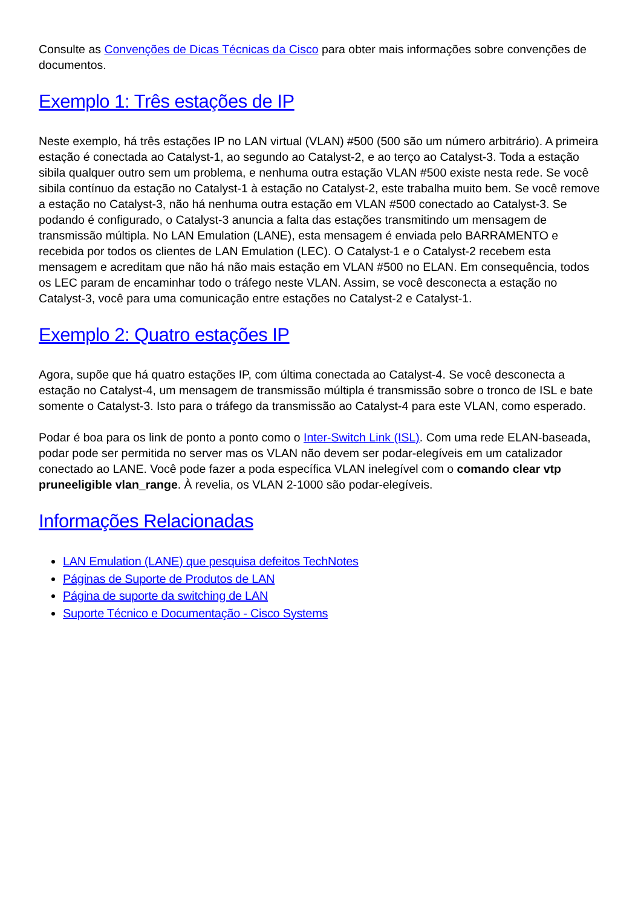Consulte as Convenções de Dicas Técnicas da Cisco para obter mais informações sobre convenções de documentos.
Exemplo 1: Três estações de IP
Neste exemplo, há três estações IP no LAN virtual (VLAN) #500 (500 são um número arbitrário). A primeira estação é conectada ao Catalyst-1, ao segundo ao Catalyst-2, e ao terço ao Catalyst-3. Toda a estação sibila qualquer outro sem um problema, e nenhuma outra estação VLAN #500 existe nesta rede. Se você sibila contínuo da estação no Catalyst-1 à estação no Catalyst-2, este trabalha muito bem. Se você remove a estação no Catalyst-3, não há nenhuma outra estação em VLAN #500 conectado ao Catalyst-3. Se podando é configurado, o Catalyst-3 anuncia a falta das estações transmitindo um mensagem de transmissão múltipla. No LAN Emulation (LANE), esta mensagem é enviada pelo BARRAMENTO e recebida por todos os clientes de LAN Emulation (LEC). O Catalyst-1 e o Catalyst-2 recebem esta mensagem e acreditam que não há não mais estação em VLAN #500 no ELAN. Em consequência, todos os LEC param de encaminhar todo o tráfego neste VLAN. Assim, se você desconecta a estação no Catalyst-3, você para uma comunicação entre estações no Catalyst-2 e Catalyst-1.
Exemplo 2: Quatro estações IP
Agora, supõe que há quatro estações IP, com última conectada ao Catalyst-4. Se você desconecta a estação no Catalyst-4, um mensagem de transmissão múltipla é transmissão sobre o tronco de ISL e bate somente o Catalyst-3. Isto para o tráfego da transmissão ao Catalyst-4 para este VLAN, como esperado.
Podar é boa para os link de ponto a ponto como o Inter-Switch Link (ISL). Com uma rede ELAN-baseada, podar pode ser permitida no server mas os VLAN não devem ser podar-elegíveis em um catalizador conectado ao LANE. Você pode fazer a poda específica VLAN inelegível com o comando clear vtp pruneeligible vlan_range. À revelia, os VLAN 2-1000 são podar-elegíveis.
Informações Relacionadas
LAN Emulation (LANE) que pesquisa defeitos TechNotes
Páginas de Suporte de Produtos de LAN
Página de suporte da switching de LAN
Suporte Técnico e Documentação - Cisco Systems